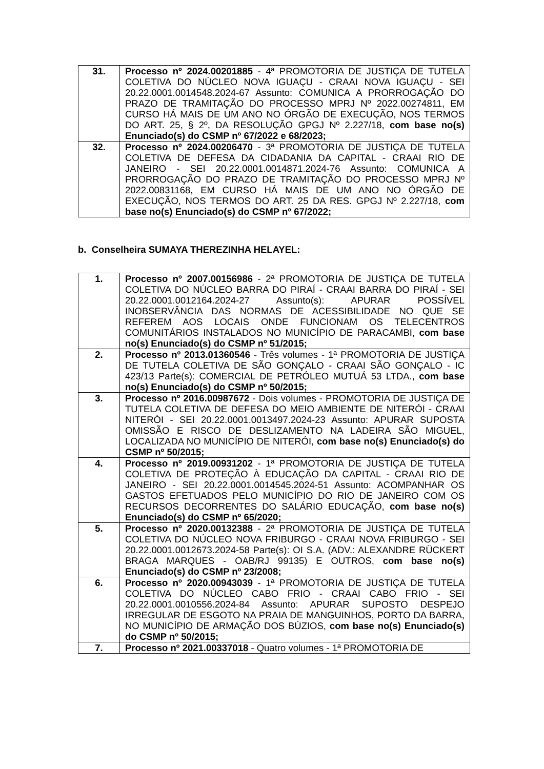| 31. | Processo nº 2024.00201885 - 4ª PROMOTORIA DE JUSTIÇA DE TUTELA COLETIVA DO NÚCLEO NOVA IGUAÇU - CRAAI NOVA IGUAÇU - SEI 20.22.0001.0014548.2024-67 Assunto: COMUNICA A PRORROGAÇÃO DO PRAZO DE TRAMITAÇÃO DO PROCESSO MPRJ Nº 2022.00274811, EM CURSO HÁ MAIS DE UM ANO NO ÓRGÃO DE EXECUÇÃO, NOS TERMOS DO ART. 25, § 2º, DA RESOLUÇÃO GPGJ Nº 2.227/18, com base no(s) Enunciado(s) do CSMP nº 67/2022 e 68/2023; |
| 32. | Processo nº 2024.00206470 - 3ª PROMOTORIA DE JUSTIÇA DE TUTELA COLETIVA DE DEFESA DA CIDADANIA DA CAPITAL - CRAAI RIO DE JANEIRO - SEI 20.22.0001.0014871.2024-76 Assunto: COMUNICA A PRORROGAÇÃO DO PRAZO DE TRAMITAÇÃO DO PROCESSO MPRJ Nº 2022.00831168, EM CURSO HÁ MAIS DE UM ANO NO ÓRGÃO DE EXECUÇÃO, NOS TERMOS DO ART. 25 DA RES. GPGJ Nº 2.227/18, com base no(s) Enunciado(s) do CSMP nº 67/2022; |
b. Conselheira SUMAYA THEREZINHA HELAYEL:
| 1. | Processo nº 2007.00156986 - 2ª PROMOTORIA DE JUSTIÇA DE TUTELA COLETIVA DO NÚCLEO BARRA DO PIRAÍ - CRAAI BARRA DO PIRAÍ - SEI 20.22.0001.0012164.2024-27 Assunto(s): APURAR POSSÍVEL INOBSERVÂNCIA DAS NORMAS DE ACESSIBILIDADE NO QUE SE REFEREM AOS LOCAIS ONDE FUNCIONAM OS TELECENTROS COMUNITÁRIOS INSTALADOS NO MUNICÍPIO DE PARACAMBI, com base no(s) Enunciado(s) do CSMP nº 51/2015; |
| 2. | Processo nº 2013.01360546 - Três volumes - 1ª PROMOTORIA DE JUSTIÇA DE TUTELA COLETIVA DE SÃO GONÇALO - CRAAI SÃO GONÇALO - IC 423/13 Parte(s): COMERCIAL DE PETRÓLEO MUTUÁ 53 LTDA., com base no(s) Enunciado(s) do CSMP nº 50/2015; |
| 3. | Processo nº 2016.00987672 - Dois volumes - PROMOTORIA DE JUSTIÇA DE TUTELA COLETIVA DE DEFESA DO MEIO AMBIENTE DE NITERÓI - CRAAI NITERÓI - SEI 20.22.0001.0013497.2024-23 Assunto: APURAR SUPOSTA OMISSÃO E RISCO DE DESLIZAMENTO NA LADEIRA SÃO MIGUEL, LOCALIZADA NO MUNICÍPIO DE NITERÓI, com base no(s) Enunciado(s) do CSMP nº 50/2015; |
| 4. | Processo nº 2019.00931202 - 1ª PROMOTORIA DE JUSTIÇA DE TUTELA COLETIVA DE PROTEÇÃO À EDUCAÇÃO DA CAPITAL - CRAAI RIO DE JANEIRO - SEI 20.22.0001.0014545.2024-51 Assunto: ACOMPANHAR OS GASTOS EFETUADOS PELO MUNICÍPIO DO RIO DE JANEIRO COM OS RECURSOS DECORRENTES DO SALÁRIO EDUCAÇÃO, com base no(s) Enunciado(s) do CSMP nº 65/2020; |
| 5. | Processo nº 2020.00132388 - 2ª PROMOTORIA DE JUSTIÇA DE TUTELA COLETIVA DO NÚCLEO NOVA FRIBURGO - CRAAI NOVA FRIBURGO - SEI 20.22.0001.0012673.2024-58 Parte(s): OI S.A. (ADV.: ALEXANDRE RÜCKERT BRAGA MARQUES - OAB/RJ 99135) E OUTROS, com base no(s) Enunciado(s) do CSMP nº 23/2008; |
| 6. | Processo nº 2020.00943039 - 1ª PROMOTORIA DE JUSTIÇA DE TUTELA COLETIVA DO NÚCLEO CABO FRIO - CRAAI CABO FRIO - SEI 20.22.0001.0010556.2024-84 Assunto: APURAR SUPOSTO DESPEJO IRREGULAR DE ESGOTO NA PRAIA DE MANGUINHOS, PORTO DA BARRA, NO MUNICÍPIO DE ARMAÇÃO DOS BÚZIOS, com base no(s) Enunciado(s) do CSMP nº 50/2015; |
| 7. | Processo nº 2021.00337018 - Quatro volumes - 1ª PROMOTORIA DE |